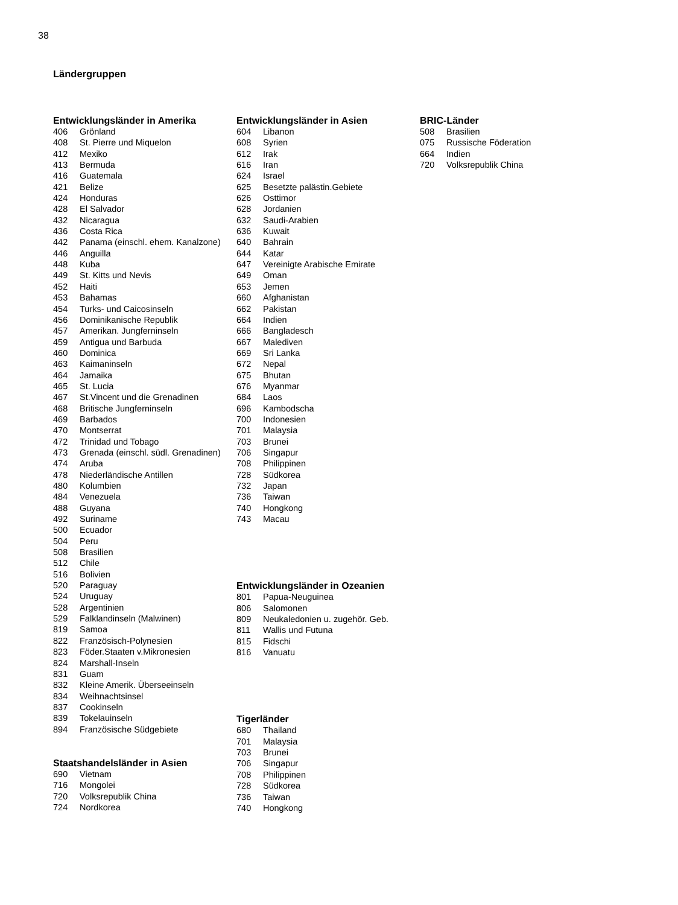38
Ländergruppen
Entwicklungsländer in Amerika
| 406 | Grönland |
| 408 | St. Pierre und Miquelon |
| 412 | Mexiko |
| 413 | Bermuda |
| 416 | Guatemala |
| 421 | Belize |
| 424 | Honduras |
| 428 | El Salvador |
| 432 | Nicaragua |
| 436 | Costa Rica |
| 442 | Panama (einschl. ehem. Kanalzone) |
| 446 | Anguilla |
| 448 | Kuba |
| 449 | St. Kitts und Nevis |
| 452 | Haiti |
| 453 | Bahamas |
| 454 | Turks- und Caicosinseln |
| 456 | Dominikanische Republik |
| 457 | Amerikan. Jungferninseln |
| 459 | Antigua und Barbuda |
| 460 | Dominica |
| 463 | Kaimaninseln |
| 464 | Jamaika |
| 465 | St. Lucia |
| 467 | St.Vincent und die Grenadinen |
| 468 | Britische Jungferninseln |
| 469 | Barbados |
| 470 | Montserrat |
| 472 | Trinidad und Tobago |
| 473 | Grenada (einschl. südl. Grenadinen) |
| 474 | Aruba |
| 478 | Niederländische Antillen |
| 480 | Kolumbien |
| 484 | Venezuela |
| 488 | Guyana |
| 492 | Suriname |
| 500 | Ecuador |
| 504 | Peru |
| 508 | Brasilien |
| 512 | Chile |
| 516 | Bolivien |
| 520 | Paraguay |
| 524 | Uruguay |
| 528 | Argentinien |
| 529 | Falklandinseln (Malwinen) |
| 819 | Samoa |
| 822 | Französisch-Polynesien |
| 823 | Föder.Staaten v.Mikronesien |
| 824 | Marshall-Inseln |
| 831 | Guam |
| 832 | Kleine Amerik. Überseeinseln |
| 834 | Weihnachtsinsel |
| 837 | Cookinseln |
| 839 | Tokelauinseln |
| 894 | Französische Südgebiete |
Staatshandelsländer in Asien
| 690 | Vietnam |
| 716 | Mongolei |
| 720 | Volksrepublik China |
| 724 | Nordkorea |
Entwicklungsländer in Asien
| 604 | Libanon |
| 608 | Syrien |
| 612 | Irak |
| 616 | Iran |
| 624 | Israel |
| 625 | Besetzte palästin.Gebiete |
| 626 | Osttimor |
| 628 | Jordanien |
| 632 | Saudi-Arabien |
| 636 | Kuwait |
| 640 | Bahrain |
| 644 | Katar |
| 647 | Vereinigte Arabische Emirate |
| 649 | Oman |
| 653 | Jemen |
| 660 | Afghanistan |
| 662 | Pakistan |
| 664 | Indien |
| 666 | Bangladesch |
| 667 | Malediven |
| 669 | Sri Lanka |
| 672 | Nepal |
| 675 | Bhutan |
| 676 | Myanmar |
| 684 | Laos |
| 696 | Kambodscha |
| 700 | Indonesien |
| 701 | Malaysia |
| 703 | Brunei |
| 706 | Singapur |
| 708 | Philippinen |
| 728 | Südkorea |
| 732 | Japan |
| 736 | Taiwan |
| 740 | Hongkong |
| 743 | Macau |
Entwicklungsländer in Ozeanien
| 801 | Papua-Neuguinea |
| 806 | Salomonen |
| 809 | Neukaledonien u. zugehör. Geb. |
| 811 | Wallis und Futuna |
| 815 | Fidschi |
| 816 | Vanuatu |
Tigerländer
| 680 | Thailand |
| 701 | Malaysia |
| 703 | Brunei |
| 706 | Singapur |
| 708 | Philippinen |
| 728 | Südkorea |
| 736 | Taiwan |
| 740 | Hongkong |
BRIC-Länder
| 508 | Brasilien |
| 075 | Russische Föderation |
| 664 | Indien |
| 720 | Volksrepublik China |